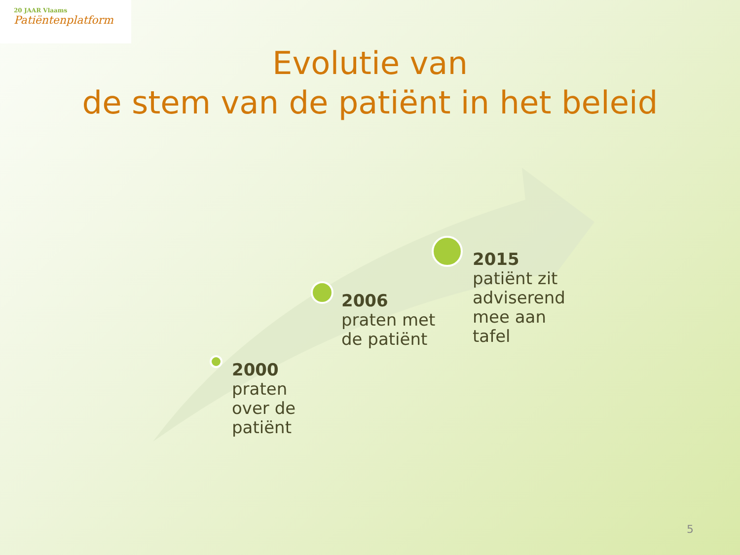20 JAAR Vlaams
Patiëntenplatform
Evolutie van
de stem van de patiënt in het beleid
2000
praten
over de
patiënt
2006
praten met
de patiënt
2015
patiënt zit
adviserend
mee aan
tafel
5